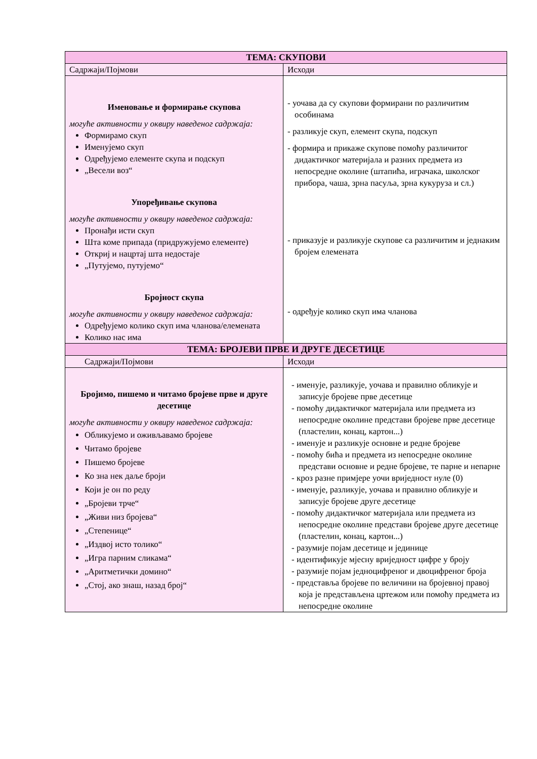| ТЕМА: СКУПОВИ | |
| --- | --- |
| Садржаји/Појмови | Исходи |
| Именовање и формирање скупова могуће активности у оквиру наведеног садржаја: Формирамо скуп Именујемо скуп Одређујемо елементе скупа и подскуп „Весели воз“ Упоређивање скупова могуће активности у оквиру наведеног садржаја: Пронађи исти скуп Шта коме припада (придружујемо елементе) Откриј и нацртај шта недостаје „Путујемо, путујемо“ Бројност скупа могуће активности у оквиру наведеног садржаја: Одређујемо колико скуп има чланова/елемената Колико нас има | - уочава да су скупови формирани по различитим особинама - разликује скуп, елемент скупа, подскуп - формира и прикаже скупове помоћу различитог дидактичког материјала и разних предмета из непосредне околине (штапића, играчака, школског прибора, чаша, зрна пасуља, зрна кукуруза и сл.) - приказује и разликује скупове са различитим и једнаким бројем елемената - одређује колико скуп има чланова |
| ТЕМА: БРОЈЕВИ ПРВЕ И ДРУГЕ ДЕСЕТИЦЕ | |
| Садржаји/Појмови | Исходи |
| Бројимо, пишемо и читамо бројеве прве и друге десетице могуће активности у оквиру наведеног садржаја: Обликујемо и оживљавамо бројеве Читамо бројеве Пишемо бројеве Ко зна нек даље броји Који је он по реду „Бројеви трче“ „Живи низ бројева“ „Степенице“ „Издвој исто толико“ „Игра парним сликама“ „Аритметички домино“ „Стој, ако знаш, назад број“ | - именује, разликује, уочава и правилно обликује и записује бројеве прве десетице - помоћу дидактичког материјала или предмета из непосредне околине представи бројеве прве десетице (пластелин, конац, картон...) - именује и разликује основне и редне бројеве - помоћу бића и предмета из непосредне околине представи основне и редне бројеве, те парне и непарне - кроз разне примјере уочи вриједност нуле (0) - именује, разликује, уочава и правилно обликује и записује бројеве друге десетице - помоћу дидактичког материјала или предмета из непосредне околине представи бројеве друге десетице (пластелин, конац, картон...) - разумије појам десетице и јединице - идентификује мјесну вриједност цифре у броју - разумије појам једноцифреног и двоцифреног броја - представља бројеве по величини на бројевној правој која је представљена цртежом или помоћу предмета из непосредне околине |